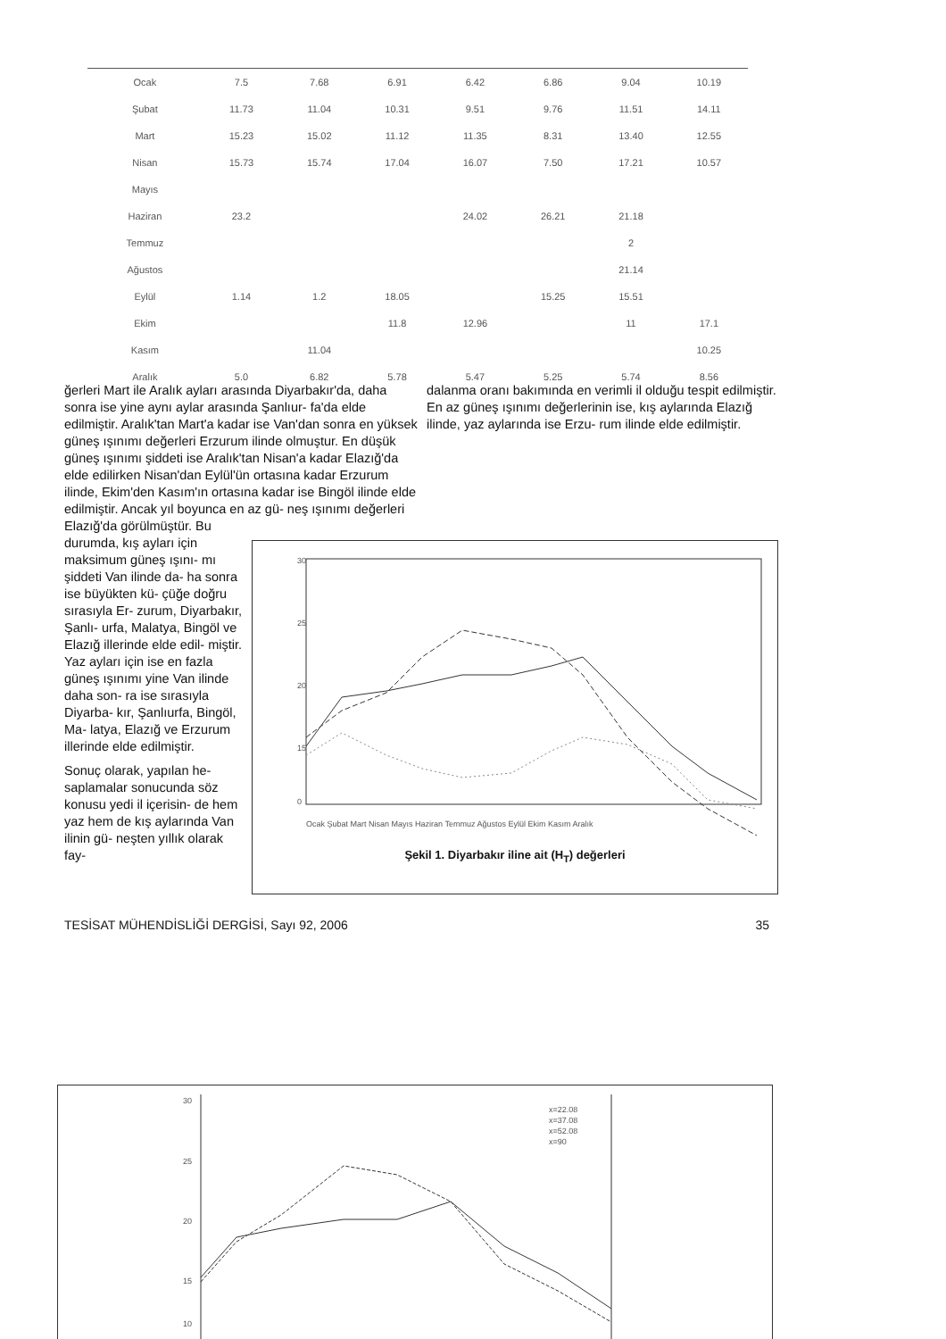| Ocak | 7.5 | 7.68 | 6.91 | 6.42 | 6.86 | 9.04 | 10.19 |
| Şubat | 11.73 | 11.04 | 10.31 | 9.51 | 9.76 | 11.51 | 14.11 |
| Mart | 15.23 | 15.02 | 11.12 | 11.35 | 8.31 | 13.40 | 12.55 |
| Nisan | 15.73 | 15.74 | 17.04 | 16.07 | 7.50 | 17.21 | 10.57 |
| Mayıs | | | | | | | |
| Haziran | 23.2 | | | 24.02 | 26.21 | 21.18 | |
| Temmuz | | | | | | 2 | |
| Ağustos | | | | | | 21.14 | |
| Eylül | 1.14 | 1.2 | 18.05 | | 15.25 | 15.51 | |
| Ekim | | | 11.8 | 12.96 | | 11 | 17.1 |
| Kasım | | 11.04 | | | | | 10.25 |
| Aralık | 5.0 | 6.82 | 5.78 | 5.47 | 5.25 | 5.74 | 8.56 |
ğerleri Mart ile Aralık ayları arasında Diyarbakır'da, daha sonra ise yine aynı aylar arasında Şanlıur- fa'da elde edilmiştir. Aralık'tan Mart'a kadar ise Van'dan sonra en yüksek güneş ışınımı değerleri Erzurum ilinde olmuştur. En düşük güneş ışınımı şiddeti ise Aralık'tan Nisan'a kadar Elazığ'da elde edilirken Nisan'dan Eylül'ün ortasına kadar Erzurum ilinde, Ekim'den Kasım'ın ortasına kadar ise Bingöl ilinde elde edilmiştir. Ancak yıl boyunca en az gü- neş ışınımı değerleri Elazığ'da görülmüştür. Bu
durumda, kış ayları için maksimum güneş ışını- mı şiddeti Van ilinde da- ha sonra ise büyükten kü- çüğe doğru sırasıyla Er- zurum, Diyarbakır, Şanlı- urfa, Malatya, Bingöl ve Elazığ illerinde elde edil- miştir. Yaz ayları için ise en fazla güneş ışınımı yine Van ilinde daha son- ra ise sırasıyla Diyarba- kır, Şanlıurfa, Bingöl, Ma- latya, Elazığ ve Erzurum illerinde elde edilmiştir.
Sonuç olarak, yapılan he- saplamalar sonucunda söz konusu yedi il içerisin- de hem yaz hem de kış aylarında Van ilinin gü- neşten yıllık olarak fay-
dalanma oranı bakımında en verimli il olduğu tespit edilmiştir. En az güneş ışınımı değerlerinin ise, kış aylarında Elazığ ilinde, yaz aylarında ise Erzu- rum ilinde elde edilmiştir.
30
25
20
15
0
Ocak Şubat Mart Nisan Mayıs Haziran Temmuz Ağustos Eylül Ekim Kasım Aralık
Şekil 1. Diyarbakır iline ait (H<sub>T</sub>) değerleri
TESİSAT MÜHENDİSLİĞİ DERGİSİ, Sayı 92, 2006 35
30
25
20
15
10
x=22.08
x=37.08
x=52.08
x=90